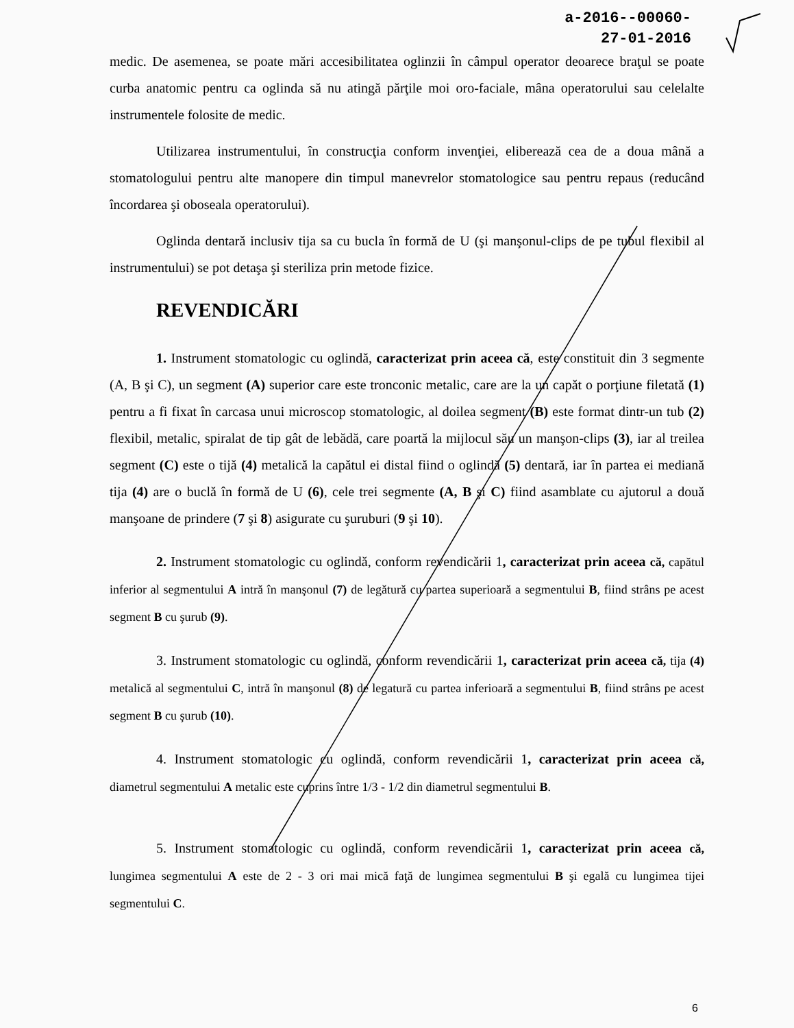a-2016--00060-
27-01-2016
medic. De asemenea, se poate mări accesibilitatea oglinzii în câmpul operator deoarece braţul se poate curba anatomic pentru ca oglinda să nu atingă părţile moi oro-faciale, mâna operatorului sau celelalte instrumentele folosite de medic.
Utilizarea instrumentului, în construcţia conform invenţiei, eliberează cea de a doua mână a stomatologului pentru alte manopere din timpul manevrelor stomatologice sau pentru repaus (reducând încordarea şi oboseala operatorului).
Oglinda dentară inclusiv tija sa cu bucla în formă de U (şi manşonul-clips de pe tubul flexibil al instrumentului) se pot detaşa şi steriliza prin metode fizice.
REVENDICĂRI
1. Instrument stomatologic cu oglindă, caracterizat prin aceea că, este constituit din 3 segmente (A, B şi C), un segment (A) superior care este tronconic metalic, care are la un capăt o porţiune filetată (1) pentru a fi fixat în carcasa unui microscop stomatologic, al doilea segment (B) este format dintr-un tub (2) flexibil, metalic, spiralat de tip gât de lebădă, care poartă la mijlocul său un manşon-clips (3), iar al treilea segment (C) este o tijă (4) metalică la capătul ei distal fiind o oglindă (5) dentară, iar în partea ei mediană tija (4) are o buclă în formă de U (6), cele trei segmente (A, B şi C) fiind asamblate cu ajutorul a două manşoane de prindere (7 şi 8) asigurate cu şuruburi (9 şi 10).
2. Instrument stomatologic cu oglindă, conform revendicării 1, caracterizat prin aceea că, capătul inferior al segmentului A intră în manşonul (7) de legătură cu partea superioară a segmentului B, fiind strâns pe acest segment B cu şurub (9).
3. Instrument stomatologic cu oglindă, conform revendicării 1, caracterizat prin aceea că, tija (4) metalică al segmentului C, intră în manşonul (8) de legatură cu partea inferioară a segmentului B, fiind strâns pe acest segment B cu şurub (10).
4. Instrument stomatologic cu oglindă, conform revendicării 1, caracterizat prin aceea că, diametrul segmentului A metalic este cuprins între 1/3 - 1/2 din diametrul segmentului B.
5. Instrument stomatologic cu oglindă, conform revendicării 1, caracterizat prin aceea că, lungimea segmentului A este de 2 - 3 ori mai mică faţă de lungimea segmentului B şi egală cu lungimea tijei segmentului C.
6